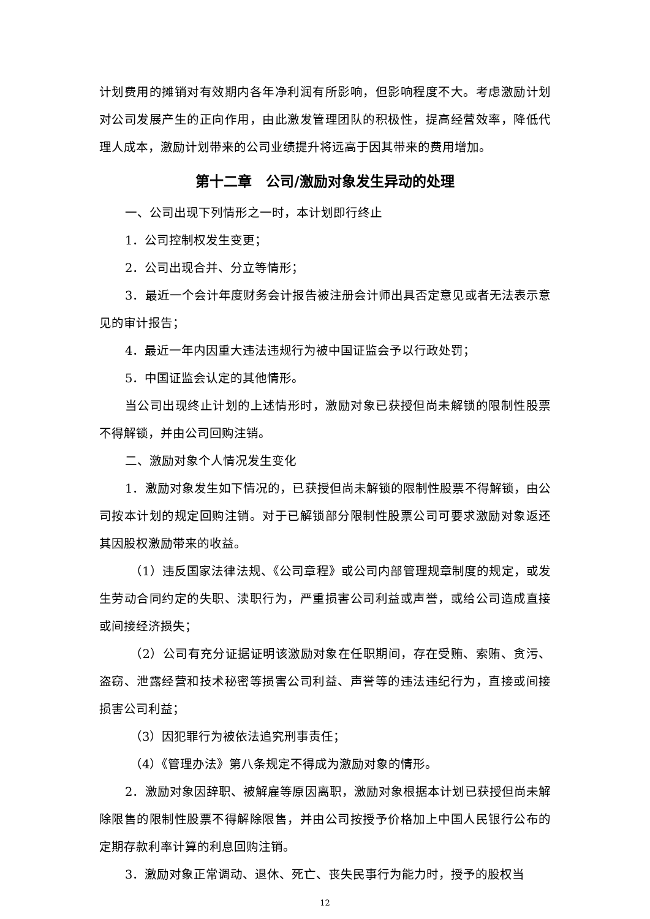计划费用的摊销对有效期内各年净利润有所影响，但影响程度不大。考虑激励计划对公司发展产生的正向作用，由此激发管理团队的积极性，提高经营效率，降低代理人成本，激励计划带来的公司业绩提升将远高于因其带来的费用增加。
第十二章　公司/激励对象发生异动的处理
一、公司出现下列情形之一时，本计划即行终止
1．公司控制权发生变更；
2．公司出现合并、分立等情形；
3．最近一个会计年度财务会计报告被注册会计师出具否定意见或者无法表示意见的审计报告；
4．最近一年内因重大违法违规行为被中国证监会予以行政处罚；
5．中国证监会认定的其他情形。
当公司出现终止计划的上述情形时，激励对象已获授但尚未解锁的限制性股票不得解锁，并由公司回购注销。
二、激励对象个人情况发生变化
1．激励对象发生如下情况的，已获授但尚未解锁的限制性股票不得解锁，由公司按本计划的规定回购注销。对于已解锁部分限制性股票公司可要求激励对象返还其因股权激励带来的收益。
（1）违反国家法律法规、《公司章程》或公司内部管理规章制度的规定，或发生劳动合同约定的失职、渎职行为，严重损害公司利益或声誉，或给公司造成直接或间接经济损失；
（2）公司有充分证据证明该激励对象在任职期间，存在受贿、索贿、贪污、盗窃、泄露经营和技术秘密等损害公司利益、声誉等的违法违纪行为，直接或间接损害公司利益；
（3）因犯罪行为被依法追究刑事责任；
（4）《管理办法》第八条规定不得成为激励对象的情形。
2．激励对象因辞职、被解雇等原因离职，激励对象根据本计划已获授但尚未解除限售的限制性股票不得解除限售，并由公司按授予价格加上中国人民银行公布的定期存款利率计算的利息回购注销。
3．激励对象正常调动、退休、死亡、丧失民事行为能力时，授予的股权当
12